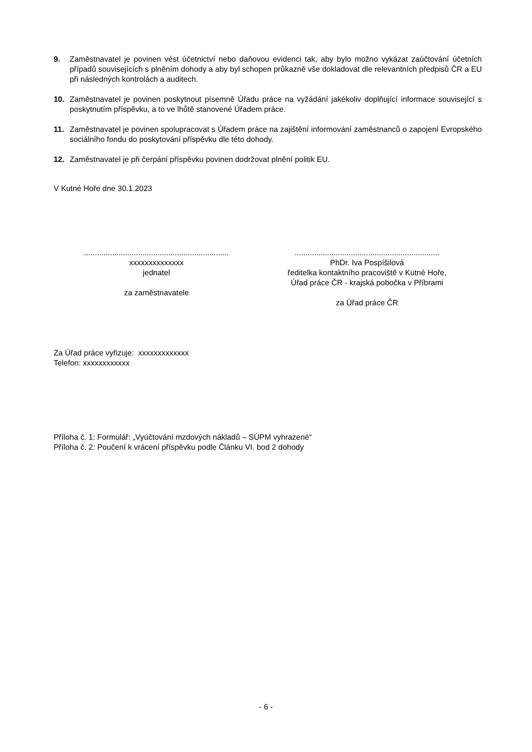9. Zaměstnavatel je povinen vést účetnictví nebo daňovou evidenci tak, aby bylo možno vykázat zaúčtování účetních případů souvisejících s plněním dohody a aby byl schopen průkazně vše dokladovat dle relevantních předpisů ČR a EU při následných kontrolách a auditech.
10. Zaměstnavatel je povinen poskytnout písemně Úřadu práce na vyžádání jakékoliv doplňující informace související s poskytnutím příspěvku, a to ve lhůtě stanovené Úřadem práce.
11. Zaměstnavatel je povinen spolupracovat s Úřadem práce na zajištění informování zaměstnanců o zapojení Evropského sociálního fondu do poskytování příspěvku dle této dohody.
12. Zaměstnavatel je při čerpání příspěvku povinen dodržovat plnění politik EU.
V Kutné Hoře dne 30.1.2023
...................................................................
xxxxxxxxxxxxxx
jednatel
za zaměstnavatele
...................................................................
PhDr. Iva Pospíšilová
ředitelka kontaktního pracoviště v Kutné Hoře,
Úřad práce ČR - krajská pobočka v Příbrami
za Úřad práce ČR
Za Úřad práce vyřizuje: xxxxxxxxxxxxx
Telefon: xxxxxxxxxxxx
Příloha č. 1: Formulář: „Vyúčtování mzdových nákladů – SÚPM vyhrazené“
Příloha č. 2: Poučení k vrácení příspěvku podle Článku VI. bod 2 dohody
- 6 -